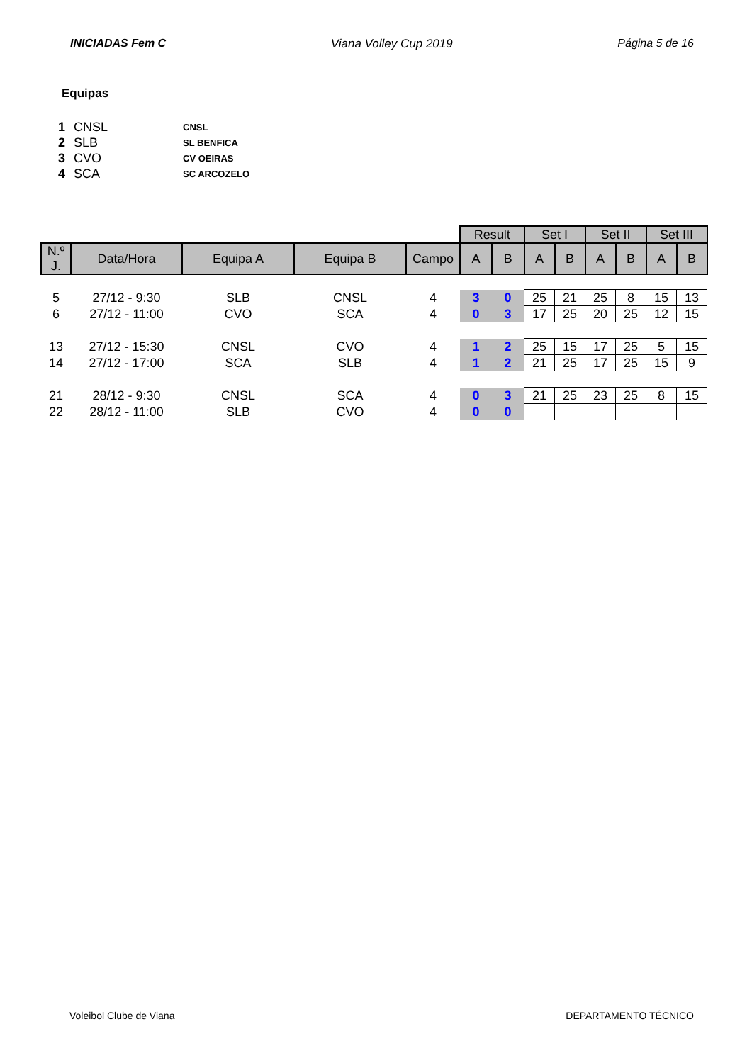INICIADAS Fem C Viana Volley Cup 2019 Página 5 de 16
Equipas
| 1 | CNSL | CNSL |
| 2 | SLB | SL BENFICA |
| 3 | CVO | CV OEIRAS |
| 4 | SCA | SC ARCOZELO |
| | | | | | Result | | Set I | | Set II | | Set III | |
| N.º J. | Data/Hora | Equipa A | Equipa B | Campo | A | B | A | B | A | B | A | B |
| 5 | 27/12 - 9:30 | SLB | CNSL | 4 | 3 | 0 | 25 | 21 | 25 | 8 | 15 | 13 |
| 6 | 27/12 - 11:00 | CVO | SCA | 4 | 0 | 3 | 17 | 25 | 20 | 25 | 12 | 15 |
| 13 | 27/12 - 15:30 | CNSL | CVO | 4 | 1 | 2 | 25 | 15 | 17 | 25 | 5 | 15 |
| 14 | 27/12 - 17:00 | SCA | SLB | 4 | 1 | 2 | 21 | 25 | 17 | 25 | 15 | 9 |
| 21 | 28/12 - 9:30 | CNSL | SCA | 4 | 0 | 3 | 21 | 25 | 23 | 25 | 8 | 15 |
| 22 | 28/12 - 11:00 | SLB | CVO | 4 | 0 | 0 | | | | | | |
Voleibol Clube de Viana DEPARTAMENTO TÉCNICO